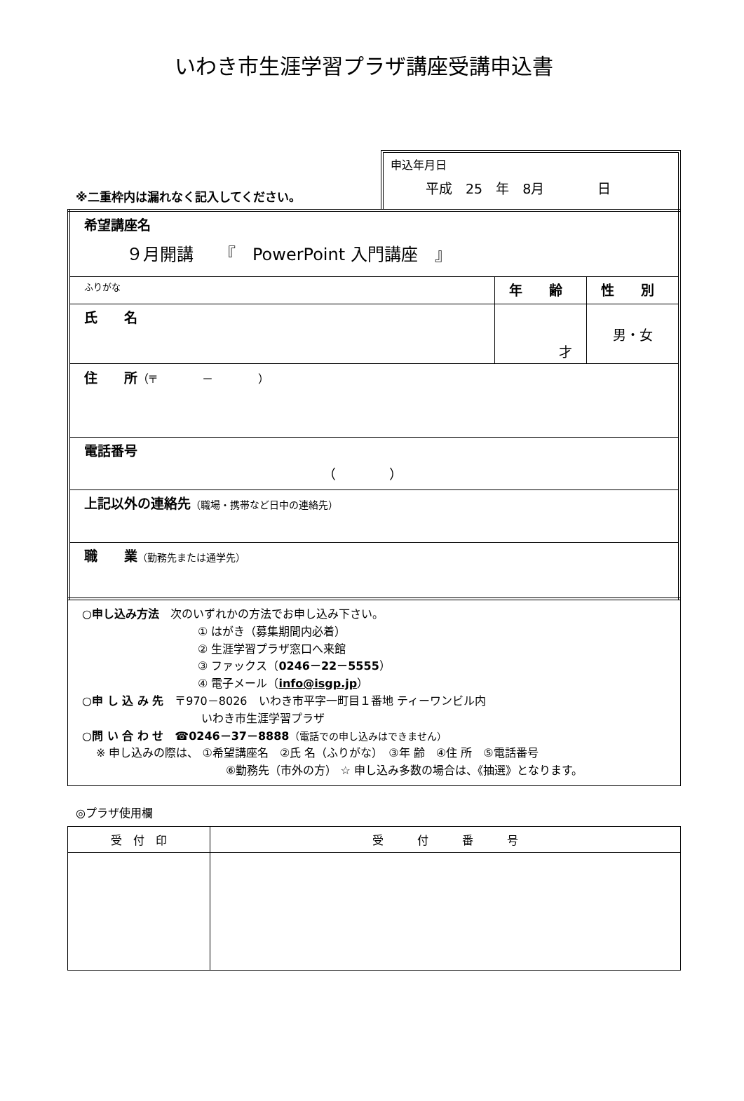いわき市生涯学習プラザ講座受講申込書
※二重枠内は漏れなく記入してください。
申込年月日
平成　25　年　8月　　　　日
| 希望講座名 ９月開講 『 PowerPoint 入門講座 』 | | |
| ふりがな | 年 齢 | 性 別 |
| 氏 名 | 才 | 男・女 |
| 住 所 （〒 － ） | | |
| 電話番号 （ ） | | |
| 上記以外の連絡先 （職場・携帯など日中の連絡先） | | |
| 職 業 （勤務先または通学先） | | |
○申し込み方法　次のいずれかの方法でお申し込み下さい。
① はがき（募集期間内必着）
② 生涯学習プラザ窓口へ来館
③ ファックス（0246－22－5555）
④ 電子メール（info@isgp.jp）
○申 し 込 み 先　〒970－8026　いわき市平字一町目１番地 ティーワンビル内
いわき市生涯学習プラザ
○問 い 合 わ せ　☎0246－37－8888（電話での申し込みはできません）
※ 申し込みの際は、 ①希望講座名　②氏 名（ふりがな）　③年 齢　④住 所　⑤電話番号
⑥勤務先（市外の方） ☆ 申し込み多数の場合は、《抽選》となります。
◎プラザ使用欄
| 受 付 印 | 受 付 番 号 |
| --- | --- |